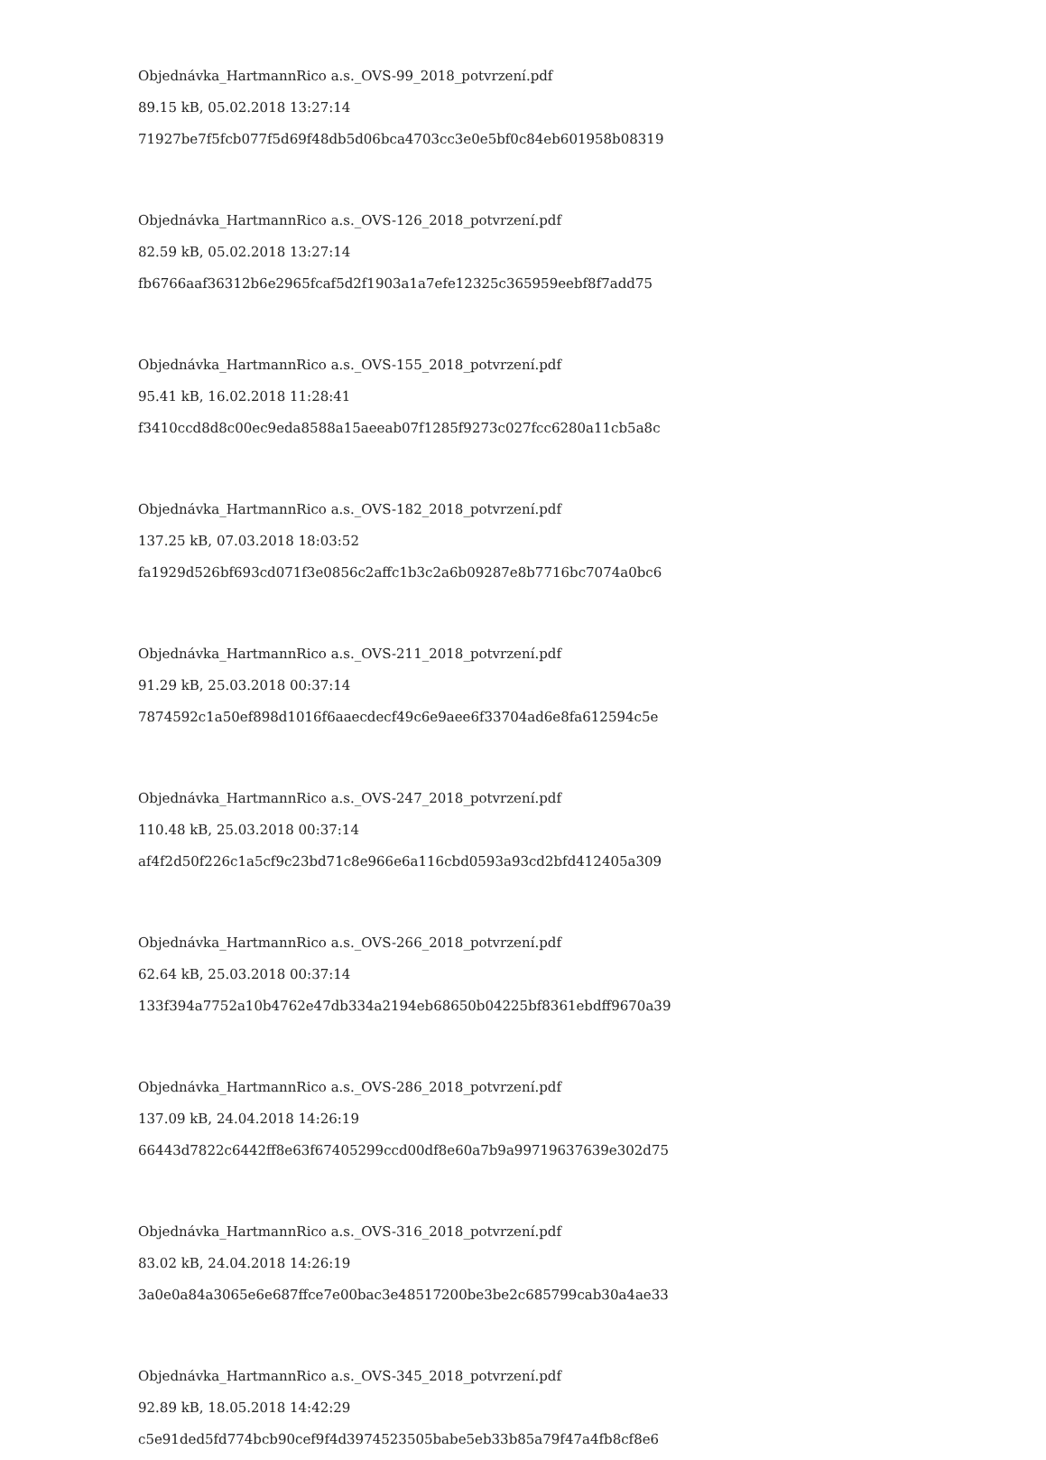Objednávka_HartmannRico a.s._OVS-99_2018_potvrzení.pdf
89.15 kB, 05.02.2018 13:27:14
71927be7f5fcb077f5d69f48db5d06bca4703cc3e0e5bf0c84eb601958b08319
Objednávka_HartmannRico a.s._OVS-126_2018_potvrzení.pdf
82.59 kB, 05.02.2018 13:27:14
fb6766aaf36312b6e2965fcaf5d2f1903a1a7efe12325c365959eebf8f7add75
Objednávka_HartmannRico a.s._OVS-155_2018_potvrzení.pdf
95.41 kB, 16.02.2018 11:28:41
f3410ccd8d8c00ec9eda8588a15aeeab07f1285f9273c027fcc6280a11cb5a8c
Objednávka_HartmannRico a.s._OVS-182_2018_potvrzení.pdf
137.25 kB, 07.03.2018 18:03:52
fa1929d526bf693cd071f3e0856c2affc1b3c2a6b09287e8b7716bc7074a0bc6
Objednávka_HartmannRico a.s._OVS-211_2018_potvrzení.pdf
91.29 kB, 25.03.2018 00:37:14
7874592c1a50ef898d1016f6aaecdecf49c6e9aee6f33704ad6e8fa612594c5e
Objednávka_HartmannRico a.s._OVS-247_2018_potvrzení.pdf
110.48 kB, 25.03.2018 00:37:14
af4f2d50f226c1a5cf9c23bd71c8e966e6a116cbd0593a93cd2bfd412405a309
Objednávka_HartmannRico a.s._OVS-266_2018_potvrzení.pdf
62.64 kB, 25.03.2018 00:37:14
133f394a7752a10b4762e47db334a2194eb68650b04225bf8361ebdff9670a39
Objednávka_HartmannRico a.s._OVS-286_2018_potvrzení.pdf
137.09 kB, 24.04.2018 14:26:19
66443d7822c6442ff8e63f67405299ccd00df8e60a7b9a99719637639e302d75
Objednávka_HartmannRico a.s._OVS-316_2018_potvrzení.pdf
83.02 kB, 24.04.2018 14:26:19
3a0e0a84a3065e6e687ffce7e00bac3e48517200be3be2c685799cab30a4ae33
Objednávka_HartmannRico a.s._OVS-345_2018_potvrzení.pdf
92.89 kB, 18.05.2018 14:42:29
c5e91ded5fd774bcb90cef9f4d3974523505babe5eb33b85a79f47a4fb8cf8e6